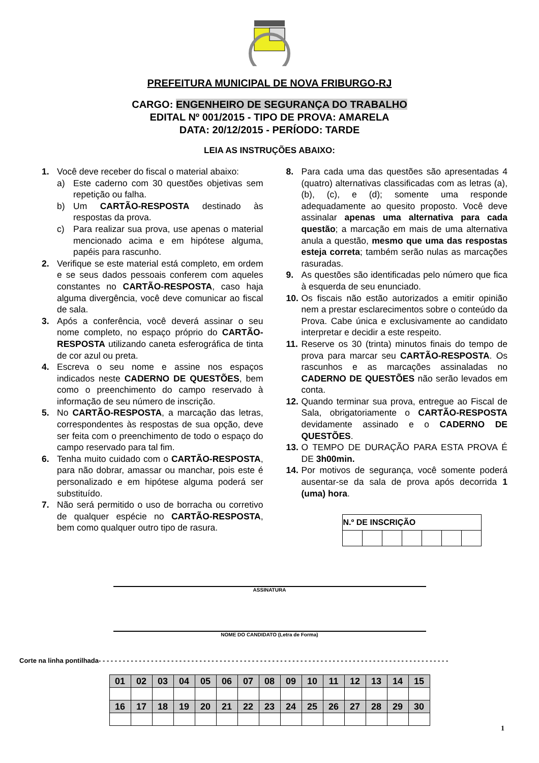PREFEITURA MUNICIPAL DE NOVA FRIBURGO-RJ
CARGO: ENGENHEIRO DE SEGURANÇA DO TRABALHO
EDITAL Nº 001/2015 - TIPO DE PROVA: AMARELA
DATA: 20/12/2015 - PERÍODO: TARDE
LEIA AS INSTRUÇÕES ABAIXO:
1. Você deve receber do fiscal o material abaixo:
a) Este caderno com 30 questões objetivas sem repetição ou falha.
b) Um CARTÃO-RESPOSTA destinado às respostas da prova.
c) Para realizar sua prova, use apenas o material mencionado acima e em hipótese alguma, papéis para rascunho.
2. Verifique se este material está completo, em ordem e se seus dados pessoais conferem com aqueles constantes no CARTÃO-RESPOSTA, caso haja alguma divergência, você deve comunicar ao fiscal de sala.
3. Após a conferência, você deverá assinar o seu nome completo, no espaço próprio do CARTÃO-RESPOSTA utilizando caneta esferográfica de tinta de cor azul ou preta.
4. Escreva o seu nome e assine nos espaços indicados neste CADERNO DE QUESTÕES, bem como o preenchimento do campo reservado à informação de seu número de inscrição.
5. No CARTÃO-RESPOSTA, a marcação das letras, correspondentes às respostas de sua opção, deve ser feita com o preenchimento de todo o espaço do campo reservado para tal fim.
6. Tenha muito cuidado com o CARTÃO-RESPOSTA, para não dobrar, amassar ou manchar, pois este é personalizado e em hipótese alguma poderá ser substituído.
7. Não será permitido o uso de borracha ou corretivo de qualquer espécie no CARTÃO-RESPOSTA, bem como qualquer outro tipo de rasura.
8. Para cada uma das questões são apresentadas 4 (quatro) alternativas classificadas com as letras (a), (b), (c), e (d); somente uma responde adequadamente ao quesito proposto. Você deve assinalar apenas uma alternativa para cada questão; a marcação em mais de uma alternativa anula a questão, mesmo que uma das respostas esteja correta; também serão nulas as marcações rasuradas.
9. As questões são identificadas pelo número que fica à esquerda de seu enunciado.
10.
Os fiscais não estão autorizados a emitir opinião nem a prestar esclarecimentos sobre o conteúdo da Prova. Cabe única e exclusivamente ao candidato interpretar e decidir a este respeito.
11.
Reserve os 30 (trinta) minutos finais do tempo de prova para marcar seu CARTÃO-RESPOSTA. Os rascunhos e as marcações assinaladas no CADERNO DE QUESTÕES não serão levados em conta.
12.
Quando terminar sua prova, entregue ao Fiscal de Sala, obrigatoriamente o CARTÃO-RESPOSTA devidamente assinado e o CADERNO DE QUESTÕES.
13.
O TEMPO DE DURAÇÃO PARA ESTA PROVA É DE 3h00min.
14.
Por motivos de segurança, você somente poderá ausentar-se da sala de prova após decorrida 1 (uma) hora.
| N.º DE INSCRIÇÃO | | | | | | |
| --- | --- | --- | --- | --- | --- | --- |
ASSINATURA
NOME DO CANDIDATO (Letra de Forma)
Corte na linha pontilhada- - - - - - - - - - - - - - - - - - - - - - - - - - - - - - - - - - - - - - - - - - - - - - - - - - - - - - - - - - - - - - - - - - - - - - - - - - - - - - - - - - - - - - -
| 01 | 02 | 03 | 04 | 05 | 06 | 07 | 08 | 09 | 10 | 11 | 12 | 13 | 14 | 15 |
| 16 | 17 | 18 | 19 | 20 | 21 | 22 | 23 | 24 | 25 | 26 | 27 | 28 | 29 | 30 |
1